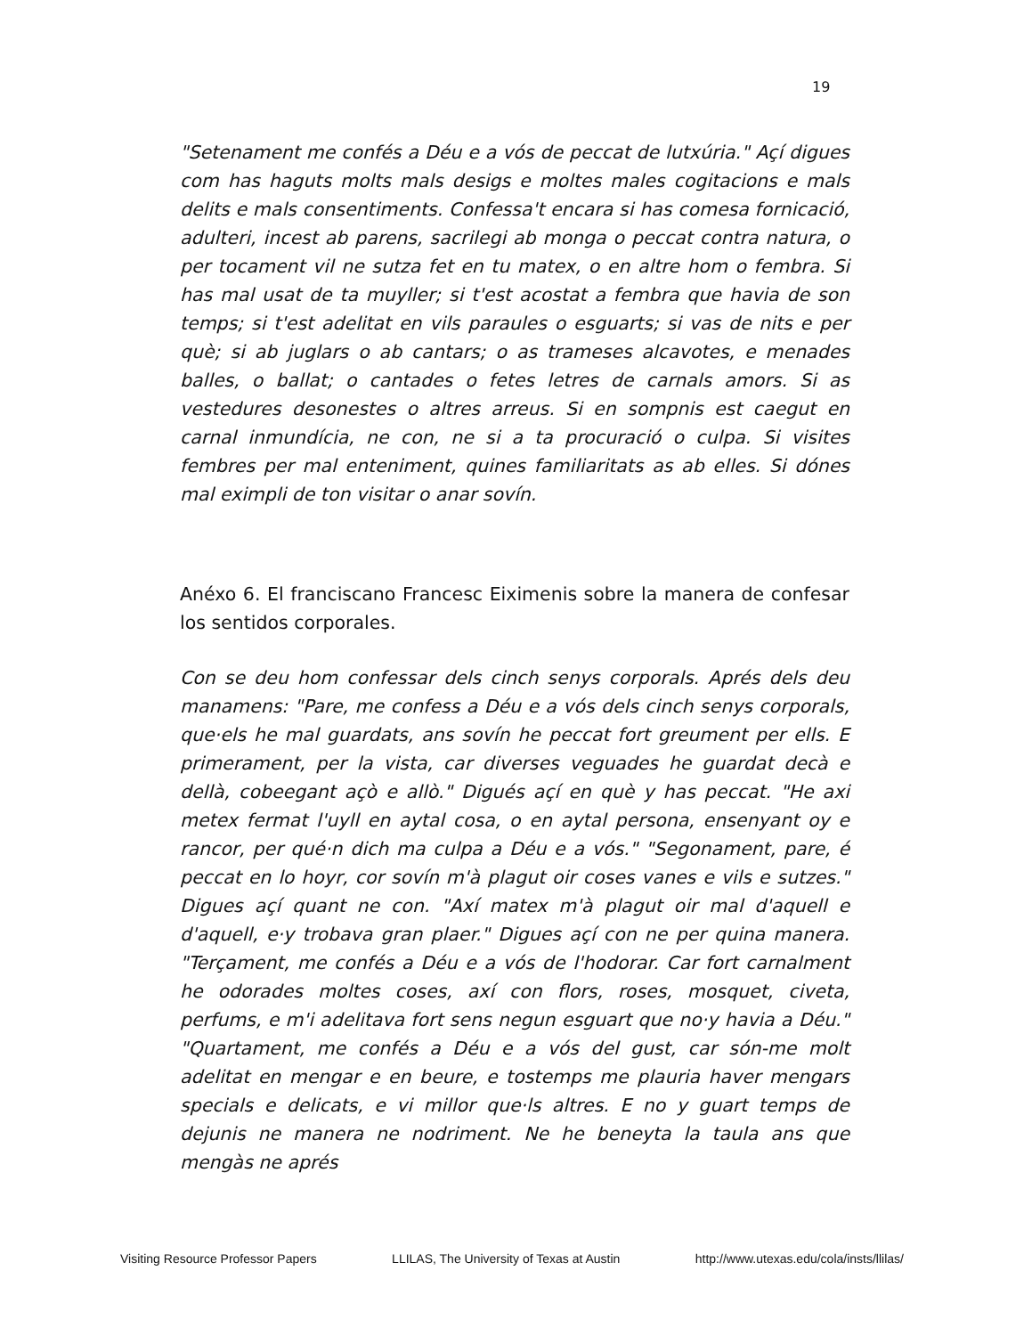19
"Setenament me confés a Déu e a vós de peccat de lutxúria." Açí digues com has haguts molts mals desigs e moltes males cogitacions e mals delits e mals consentiments. Confessa't encara si has comesa fornicació, adulteri, incest ab parens, sacrilegi ab monga o peccat contra natura, o per tocament vil ne sutza fet en tu matex, o en altre hom o fembra. Si has mal usat de ta muyller; si t'est acostat a fembra que havia de son temps; si t'est adelitat en vils paraules o esguarts; si vas de nits e per què; si ab juglars o ab cantars; o as trameses alcavotes, e menades balles, o ballat; o cantades o fetes letres de carnals amors. Si as vestedures desonestes o altres arreus. Si en sompnis est caegut en carnal inmundícia, ne con, ne si a ta procuració o culpa. Si visites fembres per mal enteniment, quines familiaritats as ab elles. Si dónes mal eximpli de ton visitar o anar sovín.
Anéxo 6. El franciscano Francesc Eiximenis sobre la manera de confesar los sentidos corporales.
Con se deu hom confessar dels cinch senys corporals. Aprés dels deu manamens: "Pare, me confess a Déu e a vós dels cinch senys corporals, que·els he mal guardats, ans sovín he peccat fort greument per ells. E primerament, per la vista, car diverses veguades he guardat decà e dellà, cobeegant açò e allò." Digués açí en què y has peccat. "He axi metex fermat l'uyll en aytal cosa, o en aytal persona, ensenyant oy e rancor, per qué·n dich ma culpa a Déu e a vós." "Segonament, pare, é peccat en lo hoyr, cor sovín m'à plagut oir coses vanes e vils e sutzes." Digues açí quant ne con. "Axí matex m'à plagut oir mal d'aquell e d'aquell, e·y trobava gran plaer." Digues açí con ne per quina manera. "Terçament, me confés a Déu e a vós de l'hodorar. Car fort carnalment he odorades moltes coses, axí con flors, roses, mosquet, civeta, perfums, e m'i adelitava fort sens negun esguart que no·y havia a Déu." "Quartament, me confés a Déu e a vós del gust, car són-me molt adelitat en mengar e en beure, e tostemps me plauria haver mengars specials e delicats, e vi millor que·ls altres. E no y guart temps de dejunis ne manera ne nodriment. Ne he beneyta la taula ans que mengàs ne aprés
Visiting Resource Professor Papers LLILAS, The University of Texas at Austin http://www.utexas.edu/cola/insts/llilas/